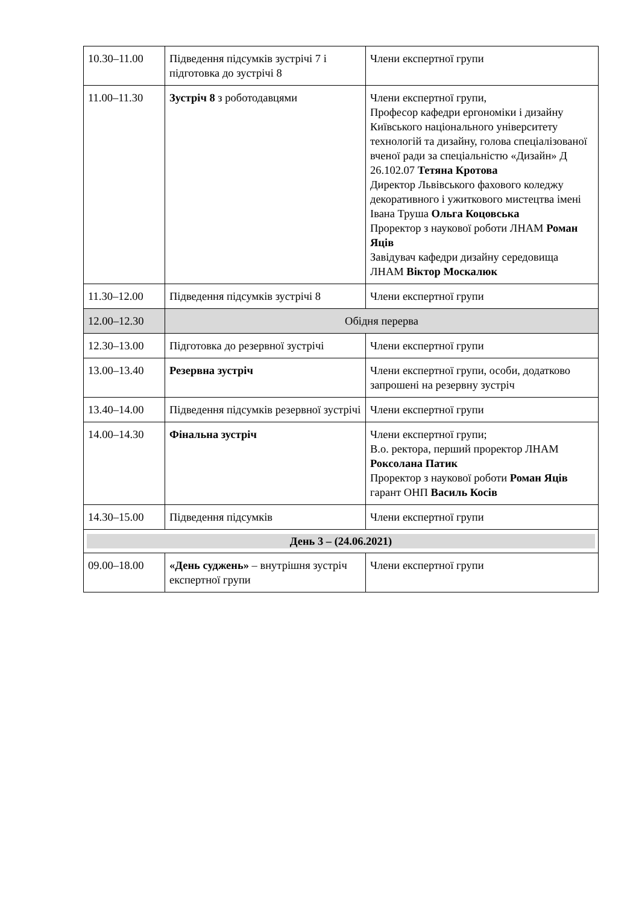| 10.30–11.00 | Підведення підсумків зустрічі 7 і підготовка до зустрічі 8 | Члени експертної групи |
| 11.00–11.30 | Зустріч 8 з роботодавцями | Члени експертної групи, Професор кафедри ергономіки і дизайну Київського національного університету технологій та дизайну, голова спеціалізованої вченої ради за спеціальністю «Дизайн» Д 26.102.07 Тетяна Кротова Директор Львівського фахового коледжу декоративного і ужиткового мистецтва імені Івана Труша Ольга Коцовська Проректор з наукової роботи ЛНАМ Роман Яців Завідувач кафедри дизайну середовища ЛНАМ Віктор Москалюк |
| 11.30–12.00 | Підведення підсумків зустрічі 8 | Члени експертної групи |
| 12.00–12.30 | Обідня перерва | |
| 12.30–13.00 | Підготовка до резервної зустрічі | Члени експертної групи |
| 13.00–13.40 | Резервна зустріч | Члени експертної групи, особи, додатково запрошені на резервну зустріч |
| 13.40–14.00 | Підведення підсумків резервної зустрічі | Члени експертної групи |
| 14.00–14.30 | Фінальна зустріч | Члени експертної групи; В.о. ректора, перший проректор ЛНАМ Роксолана Патик Проректор з наукової роботи Роман Яців гарант ОНП Василь Косів |
| 14.30–15.00 | Підведення підсумків | Члени експертної групи |
| День 3 – (24.06.2021) | | |
| 09.00–18.00 | «День суджень» – внутрішня зустріч експертної групи | Члени експертної групи |